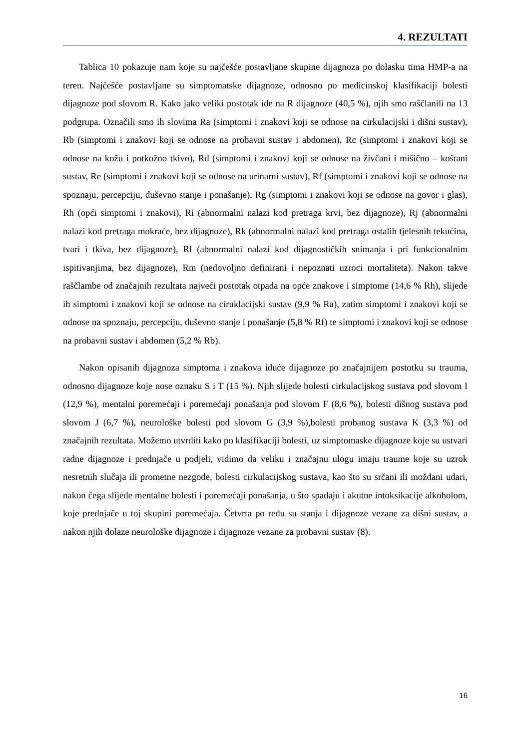4. REZULTATI
Tablica 10 pokazuje nam koje su najčešće postavljane skupine dijagnoza po dolasku tima HMP-a na teren. Najčešće postavljane su simptomatske dijagnoze, odnosno po medicinskoj klasifikaciji bolesti dijagnoze pod slovom R. Kako jako veliki postotak ide na R dijagnoze (40,5 %), njih smo raščlanili na 13 podgrupa. Označili smo ih slovima Ra (simptomi i znakovi koji se odnose na cirkulacijski i dišni sustav), Rb (simptomi i znakovi koji se odnose na probavni sustav i abdomen), Rc (simptomi i znakovi koji se odnose na kožu i potkožno tkivo), Rd (simptomi i znakovi koji se odnose na živčani i mišično – koštani sustav, Re (simptomi i znakovi koji se odnose na urinarni sustav), Rf (simptomi i znakovi koji se odnose na spoznaju, percepciju, duševno stanje i ponašanje), Rg (simptomi i znakovi koji se odnose na govor i glas), Rh (opći simptomi i znakovi), Ri (abnormalni nalazi kod pretraga krvi, bez dijagnoze), Rj (abnormalni nalazi kod pretraga mokraće, bez dijagnoze), Rk (abnormalni nalazi kod pretraga ostalih tjelesnih tekućina, tvari i tkiva, bez dijagnoze), Rl (abnormalni nalazi kod dijagnostičkih snimanja i pri funkcionalnim ispitivanjima, bez dijagnoze), Rm (nedovoljno definirani i nepoznati uzroci mortaliteta). Nakon takve raščlambe od značajnih rezultata najveći postotak otpada na opće znakove i simptome (14,6 % Rh), slijede ih simptomi i znakovi koji se odnose na ciruklacijski sustav (9,9 % Ra), zatim simptomi i znakovi koji se odnose na spoznaju, percepciju, duševno stanje i ponašanje (5,8 % Rf) te simptomi i znakovi koji se odnose na probavni sustav i abdomen (5,2 % Rb).
Nakon opisanih dijagnoza simptoma i znakova iduće dijagnoze po značajnijem postotku su trauma, odnosno dijagnoze koje nose oznaku S i T (15 %). Njih slijede bolesti cirkulacijskog sustava pod slovom I (12,9 %), mentalni poremećaji i poremećaji ponašanja pod slovom F (8,6 %), bolesti dišnog sustava pod slovom J (6,7 %), neurološke bolesti pod slovom G (3,9 %),bolesti probanog sustava K (3,3 %) od značajnih rezultata. Možemo utvrditi kako po klasifikaciji bolesti, uz simptomaske dijagnoze koje su ustvari radne dijagnoze i prednjače u podjeli, vidimo da veliku i značajnu ulogu imaju traume koje su uzrok nesretnih slučaja ili prometne nezgode, bolesti cirkulacijskog sustava, kao što su srčani ili moždani udari, nakon čega slijede mentalne bolesti i poremećaji ponašanja, u što spadaju i akutne intoksikacije alkoholom, koje prednjače u toj skupini poremećaja. Četvrta po redu su stanja i dijagnoze vezane za dišni sustav, a nakon njih dolaze neurološke dijagnoze i dijagnoze vezane za probavni sustav (8).
16